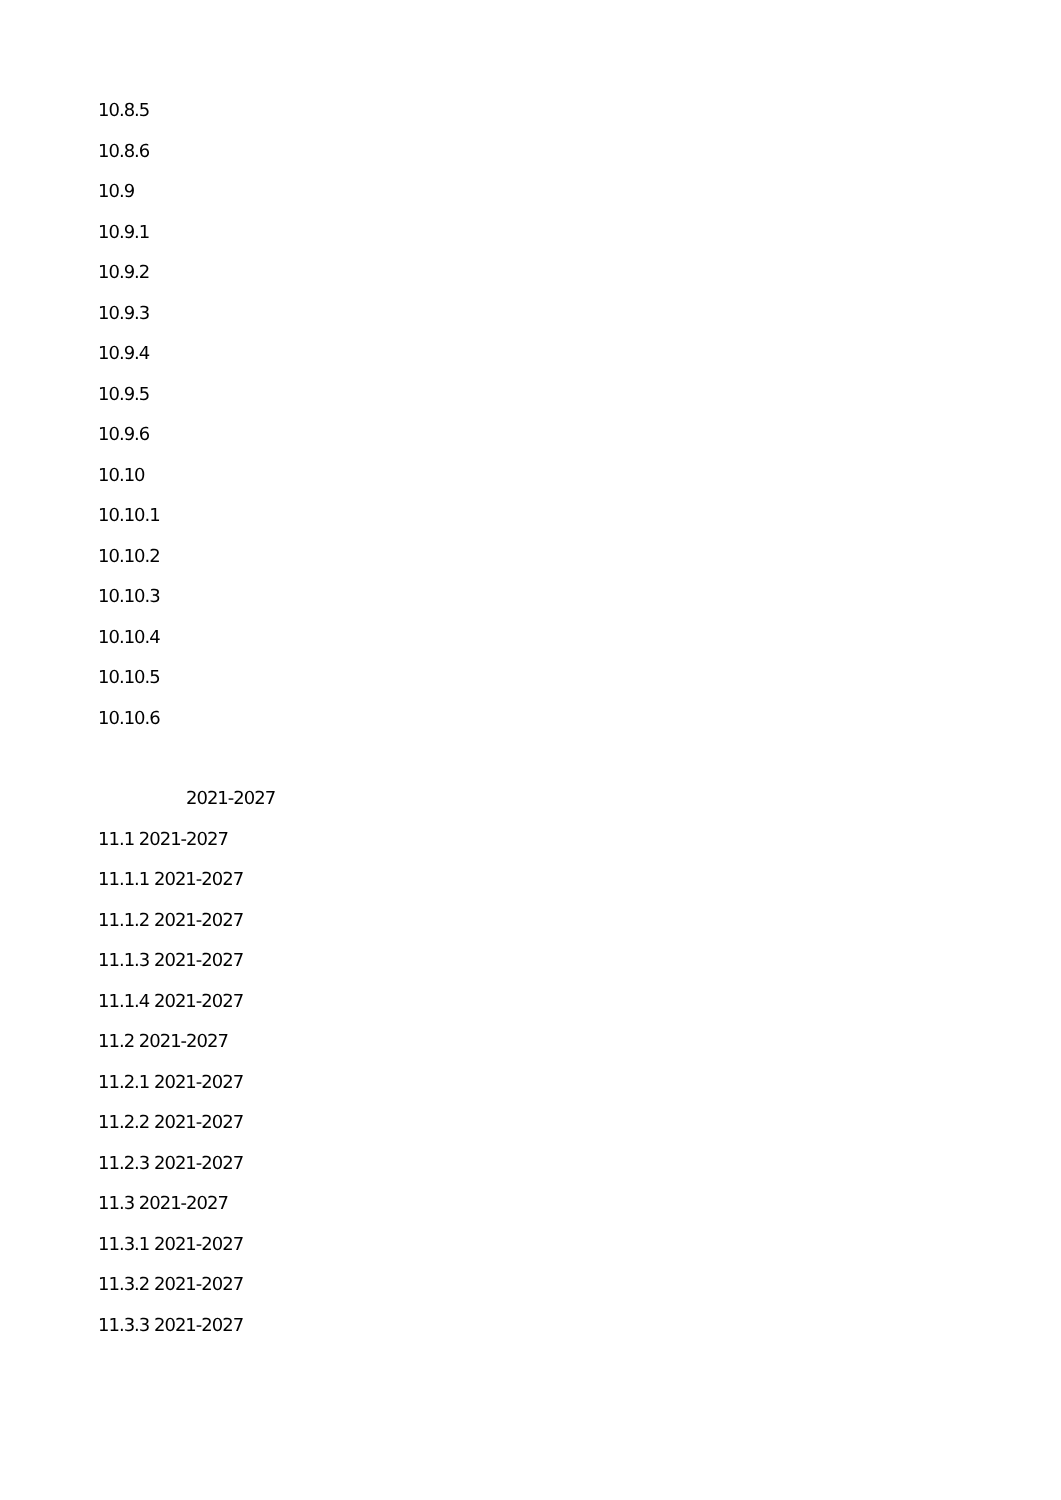10.8.5
10.8.6
10.9
10.9.1
10.9.2
10.9.3
10.9.4
10.9.5
10.9.6
10.10
10.10.1
10.10.2
10.10.3
10.10.4
10.10.5
10.10.6
2021-2027
11.1 2021-2027
11.1.1 2021-2027
11.1.2 2021-2027
11.1.3 2021-2027
11.1.4 2021-2027
11.2 2021-2027
11.2.1 2021-2027
11.2.2 2021-2027
11.2.3 2021-2027
11.3 2021-2027
11.3.1 2021-2027
11.3.2 2021-2027
11.3.3 2021-2027